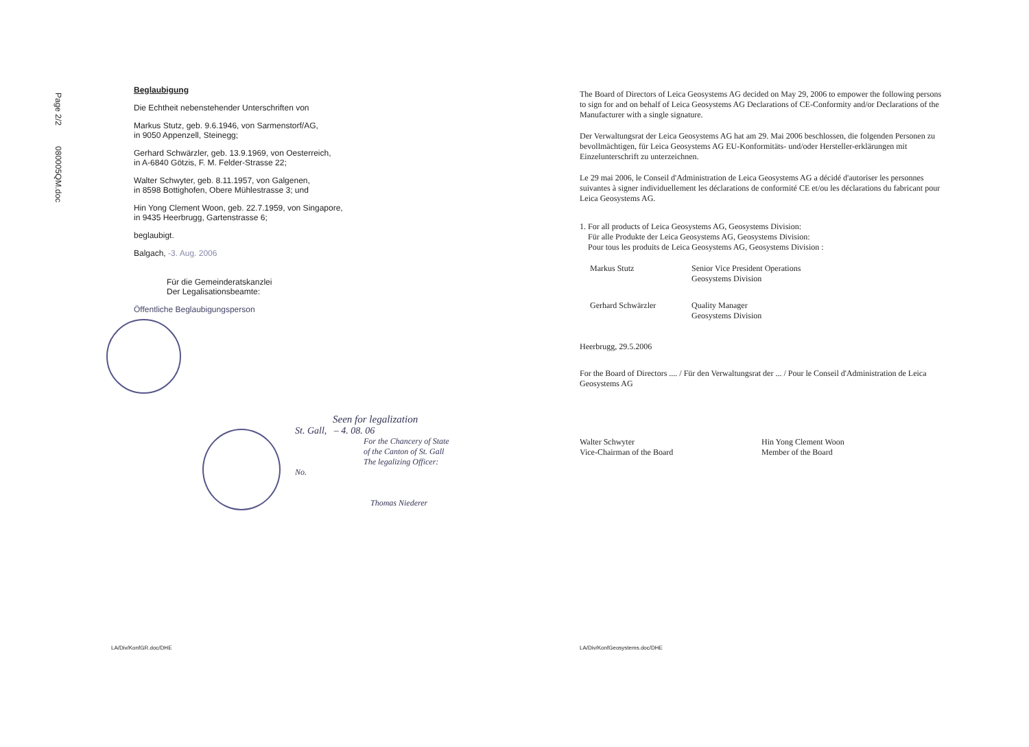Page 2/2 080005QM.doc
Beglaubigung
Die Echtheit nebenstehender Unterschriften von
Markus Stutz, geb. 9.6.1946, von Sarmenstorf/AG,
in 9050 Appenzell, Steinegg;
Gerhard Schwärzler, geb. 13.9.1969, von Oesterreich,
in A-6840 Götzis, F. M. Felder-Strasse 22;
Walter Schwyter, geb. 8.11.1957, von Galgenen,
in 8598 Bottighofen, Obere Mühlestrasse 3; und
Hin Yong Clement Woon, geb. 22.7.1959, von Singapore,
in 9435 Heerbrugg, Gartenstrasse 6;
beglaubigt.
Balgach, -3. Aug. 2006
Für die Gemeinderatskanzlei
Der Legalisationsbeamte:
Öffentliche Beglaubigungsperson
Seen for legalization
St. Gall, – 4. 08. 06
For the Chancery of State
of the Canton of St. Gall
The legalizing Officer:
No.
Thomas Niederer
The Board of Directors of Leica Geosystems AG decided on May 29, 2006 to empower the following persons to sign for and on behalf of Leica Geosystems AG Declarations of CE-Conformity and/or Declarations of the Manufacturer with a single signature.
Der Verwaltungsrat der Leica Geosystems AG hat am 29. Mai 2006 beschlossen, die folgenden Personen zu bevollmächtigen, für Leica Geosystems AG EU-Konformitäts- und/oder Hersteller-erklärungen mit Einzelunterschrift zu unterzeichnen.
Le 29 mai 2006, le Conseil d'Administration de Leica Geosystems AG a décidé d'autoriser les personnes suivantes à signer individuellement les déclarations de conformité CE et/ou les déclarations du fabricant pour Leica Geosystems AG.
1. For all products of Leica Geosystems AG, Geosystems Division:
Für alle Produkte der Leica Geosystems AG, Geosystems Division:
Pour tous les produits de Leica Geosystems AG, Geosystems Division :
Markus Stutz Senior Vice President Operations
Geosystems Division
Gerhard Schwärzler Quality Manager
Geosystems Division
Heerbrugg, 29.5.2006
For the Board of Directors .... / Für den Verwaltungsrat der ... / Pour le Conseil d'Administration de Leica Geosystems AG
Walter Schwyter
Vice-Chairman of the Board
Hin Yong Clement Woon
Member of the Board
LA/Div/KonfGR.doc/DHE LA/Div/KonfGeosystems.doc/DHE